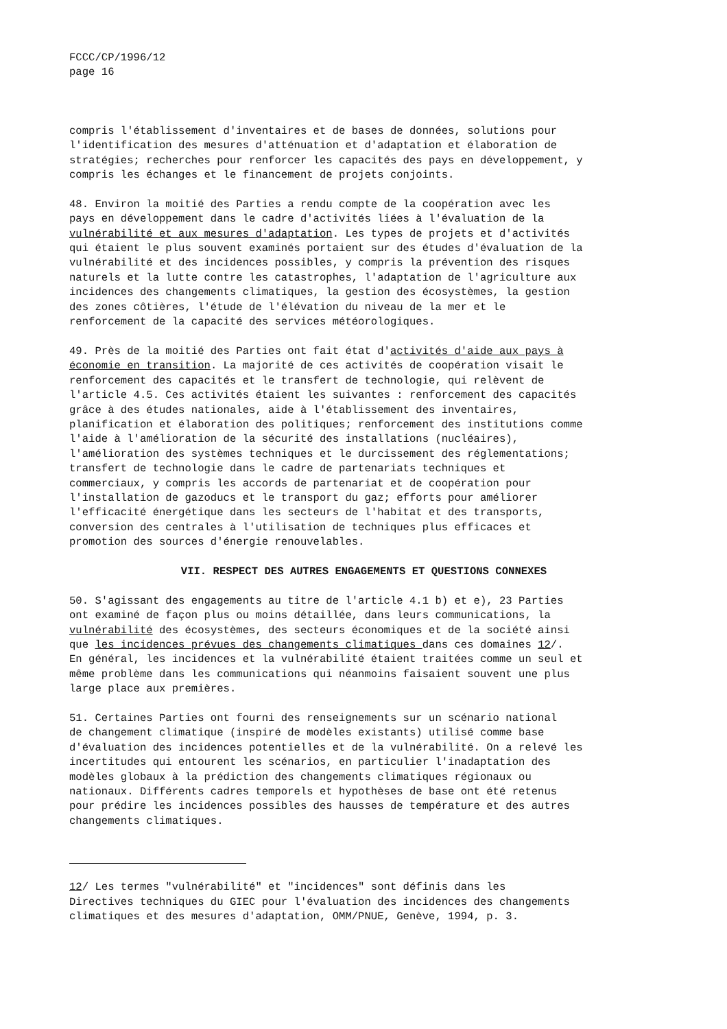FCCC/CP/1996/12 page 16
compris l'établissement d'inventaires et de bases de données, solutions pour l'identification des mesures d'atténuation et d'adaptation et élaboration de stratégies; recherches pour renforcer les capacités des pays en développement, y compris les échanges et le financement de projets conjoints.
48. Environ la moitié des Parties a rendu compte de la coopération avec les pays en développement dans le cadre d'activités liées à l'évaluation de la vulnérabilité et aux mesures d'adaptation. Les types de projets et d'activités qui étaient le plus souvent examinés portaient sur des études d'évaluation de la vulnérabilité et des incidences possibles, y compris la prévention des risques naturels et la lutte contre les catastrophes, l'adaptation de l'agriculture aux incidences des changements climatiques, la gestion des écosystèmes, la gestion des zones côtières, l'étude de l'élévation du niveau de la mer et le renforcement de la capacité des services météorologiques.
49. Près de la moitié des Parties ont fait état d'activités d'aide aux pays à économie en transition. La majorité de ces activités de coopération visait le renforcement des capacités et le transfert de technologie, qui relèvent de l'article 4.5. Ces activités étaient les suivantes : renforcement des capacités grâce à des études nationales, aide à l'établissement des inventaires, planification et élaboration des politiques; renforcement des institutions comme l'aide à l'amélioration de la sécurité des installations (nucléaires), l'amélioration des systèmes techniques et le durcissement des réglementations; transfert de technologie dans le cadre de partenariats techniques et commerciaux, y compris les accords de partenariat et de coopération pour l'installation de gazoducs et le transport du gaz; efforts pour améliorer l'efficacité énergétique dans les secteurs de l'habitat et des transports, conversion des centrales à l'utilisation de techniques plus efficaces et promotion des sources d'énergie renouvelables.
VII. RESPECT DES AUTRES ENGAGEMENTS ET QUESTIONS CONNEXES
50. S'agissant des engagements au titre de l'article 4.1 b) et e), 23 Parties ont examiné de façon plus ou moins détaillée, dans leurs communications, la vulnérabilité des écosystèmes, des secteurs économiques et de la société ainsi que les incidences prévues des changements climatiques dans ces domaines 12/. En général, les incidences et la vulnérabilité étaient traitées comme un seul et même problème dans les communications qui néanmoins faisaient souvent une plus large place aux premières.
51. Certaines Parties ont fourni des renseignements sur un scénario national de changement climatique (inspiré de modèles existants) utilisé comme base d'évaluation des incidences potentielles et de la vulnérabilité. On a relevé les incertitudes qui entourent les scénarios, en particulier l'inadaptation des modèles globaux à la prédiction des changements climatiques régionaux ou nationaux. Différents cadres temporels et hypothèses de base ont été retenus pour prédire les incidences possibles des hausses de température et des autres changements climatiques.
12/ Les termes "vulnérabilité" et "incidences" sont définis dans les Directives techniques du GIEC pour l'évaluation des incidences des changements climatiques et des mesures d'adaptation, OMM/PNUE, Genève, 1994, p. 3.